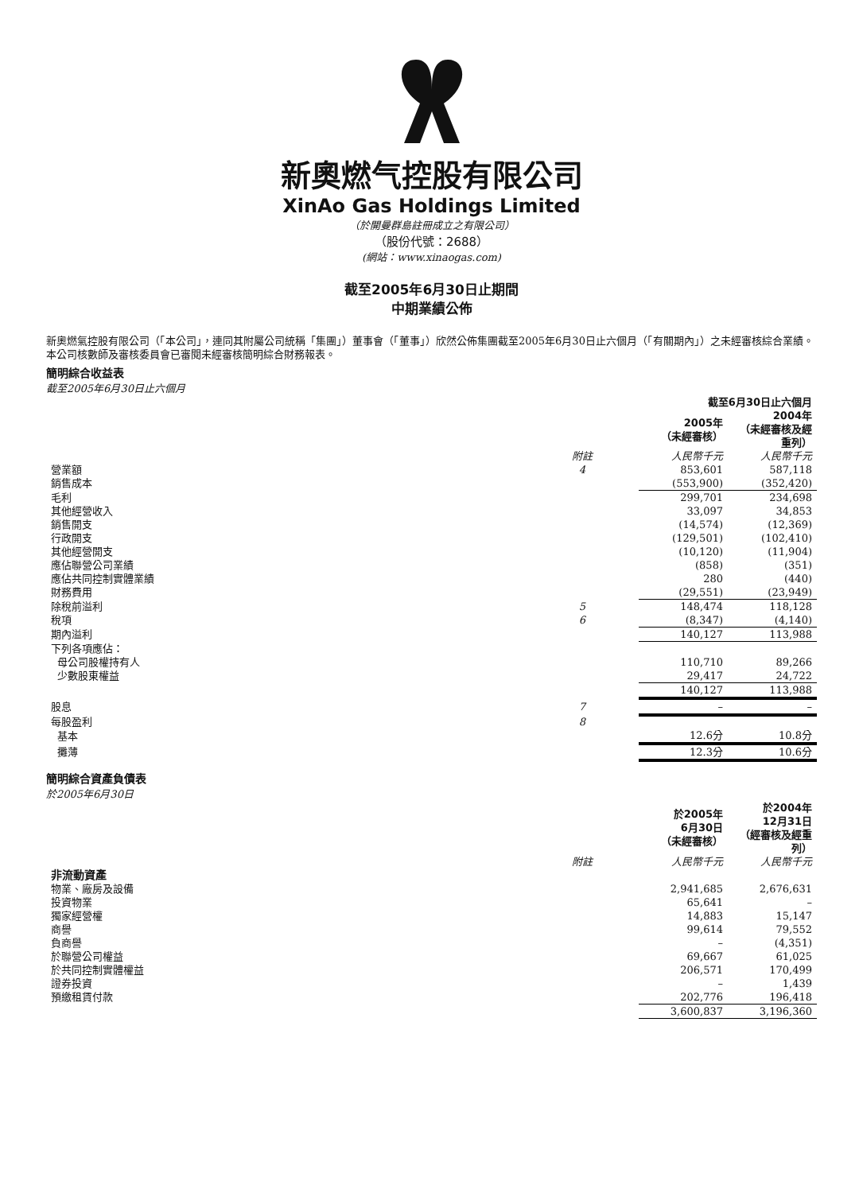新奧燃气控股有限公司
XinAo Gas Holdings Limited
（於開曼群島註冊成立之有限公司）
（股份代號：2688）
(網站：www.xinaogas.com)
截至2005年6月30日止期間
中期業績公佈
新奧燃氣控股有限公司（「本公司」，連同其附屬公司統稱「集團」）董事會（「董事」）欣然公佈集團截至2005年6月30日止六個月（「有關期內」）之未經審核綜合業績。本公司核數師及審核委員會已審閱未經審核簡明綜合財務報表。
簡明綜合收益表
截至2005年6月30日止六個月
| | | 截至6月30日止六個月 | |
| --- | --- | --- | --- |
| | | 2005年 （未經審核） | 2004年 （未經審核及經重列） |
| | 附註 | 人民幣千元 | 人民幣千元 |
| 營業額 | 4 | 853,601 | 587,118 |
| 銷售成本 | | (553,900) | (352,420) |
| 毛利 | | 299,701 | 234,698 |
| 其他經營收入 | | 33,097 | 34,853 |
| 銷售開支 | | (14,574) | (12,369) |
| 行政開支 | | (129,501) | (102,410) |
| 其他經營開支 | | (10,120) | (11,904) |
| 應佔聯營公司業績 | | (858) | (351) |
| 應佔共同控制實體業績 | | 280 | (440) |
| 財務費用 | | (29,551) | (23,949) |
| 除稅前溢利 | 5 | 148,474 | 118,128 |
| 稅項 | 6 | (8,347) | (4,140) |
| 期內溢利 | | 140,127 | 113,988 |
| 下列各項應佔： | | | |
| 母公司股權持有人 | | 110,710 | 89,266 |
| 少數股東權益 | | 29,417 | 24,722 |
| | | 140,127 | 113,988 |
| 股息 | 7 | – | – |
| 每股盈利 | 8 | | |
| 基本 | | 12.6分 | 10.8分 |
| 攤薄 | | 12.3分 | 10.6分 |
簡明綜合資產負債表
於2005年6月30日
| | | 於2005年 6月30日 （未經審核） | 於2004年 12月31日 （經審核及經重列） |
| --- | --- | --- | --- |
| | 附註 | 人民幣千元 | 人民幣千元 |
| 非流動資產 | | | |
| 物業、廠房及設備 | | 2,941,685 | 2,676,631 |
| 投資物業 | | 65,641 | – |
| 獨家經營權 | | 14,883 | 15,147 |
| 商譽 | | 99,614 | 79,552 |
| 負商譽 | | – | (4,351) |
| 於聯營公司權益 | | 69,667 | 61,025 |
| 於共同控制實體權益 | | 206,571 | 170,499 |
| 證券投資 | | – | 1,439 |
| 預繳租賃付款 | | 202,776 | 196,418 |
| | | 3,600,837 | 3,196,360 |